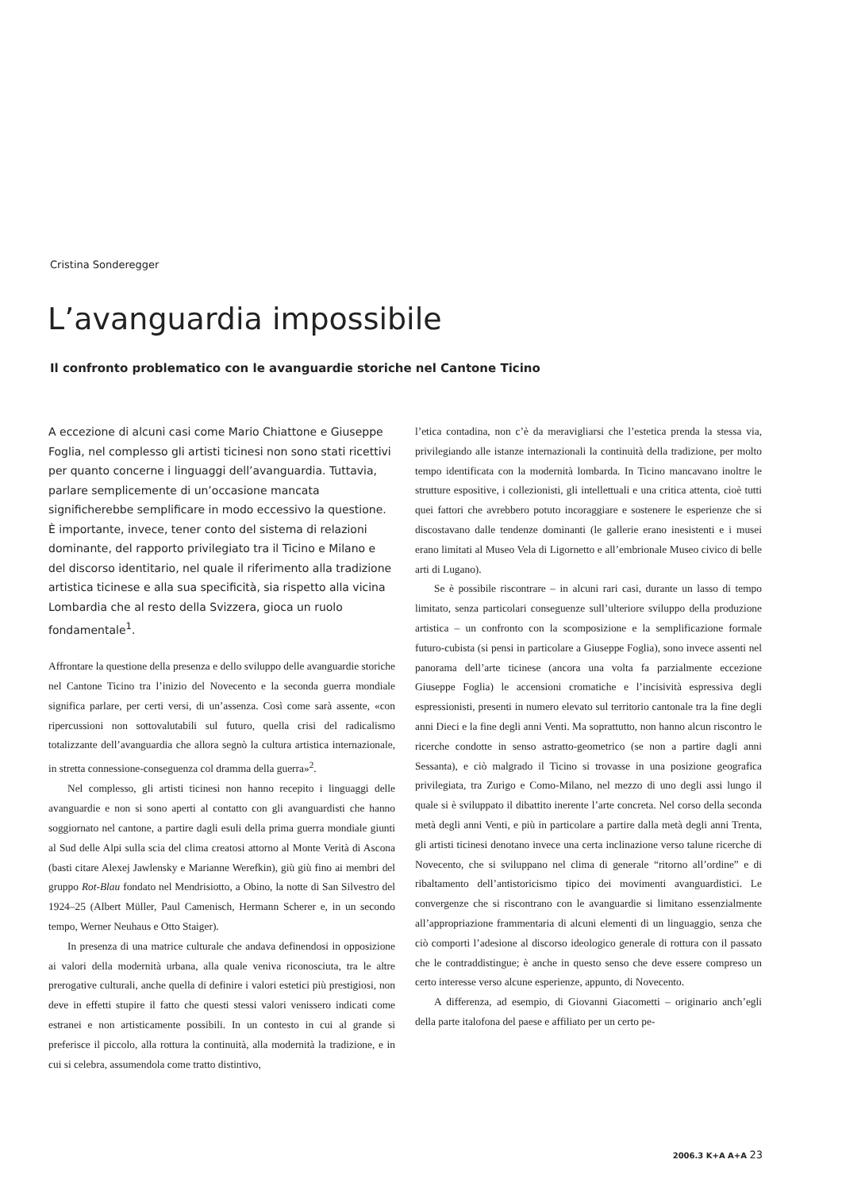Cristina Sonderegger
L’avanguardia impossibile
Il confronto problematico con le avanguardie storiche nel Cantone Ticino
A eccezione di alcuni casi come Mario Chiattone e Giuseppe Foglia, nel complesso gli artisti ticinesi non sono stati ricettivi per quanto concerne i linguaggi dell’avanguardia. Tuttavia, parlare semplicemente di un’occasione mancata significherebbe semplificare in modo eccessivo la questione. È importante, invece, tener conto del sistema di relazioni dominante, del rapporto privilegiato tra il Ticino e Milano e del discorso identitario, nel quale il riferimento alla tradizione artistica ticinese e alla sua specificità, sia rispetto alla vicina Lombardia che al resto della Svizzera, gioca un ruolo fondamentale<sup>1</sup>.
Affrontare la questione della presenza e dello sviluppo delle avanguardie storiche nel Cantone Ticino tra l’inizio del Novecento e la seconda guerra mondiale significa parlare, per certi versi, di un’assenza. Così come sarà assente, «con ripercussioni non sottovalutabili sul futuro, quella crisi del radicalismo totalizzante dell’avanguardia che allora segnò la cultura artistica internazionale, in stretta connessione-conseguenza col dramma della guerra»<sup>2</sup>.
Nel complesso, gli artisti ticinesi non hanno recepito i linguaggi delle avanguardie e non si sono aperti al contatto con gli avanguardisti che hanno soggiornato nel cantone, a partire dagli esuli della prima guerra mondiale giunti al Sud delle Alpi sulla scia del clima creatosi attorno al Monte Verità di Ascona (basti citare Alexej Jawlensky e Marianne Werefkin), giù giù fino ai membri del gruppo Rot-Blau fondato nel Mendrisiotto, a Obino, la notte di San Silvestro del 1924–25 (Albert Müller, Paul Camenisch, Hermann Scherer e, in un secondo tempo, Werner Neuhaus e Otto Staiger).
In presenza di una matrice culturale che andava definendosi in opposizione ai valori della modernità urbana, alla quale veniva riconosciuta, tra le altre prerogative culturali, anche quella di definire i valori estetici più prestigiosi, non deve in effetti stupire il fatto che questi stessi valori venissero indicati come estranei e non artisticamente possibili. In un contesto in cui al grande si preferisce il piccolo, alla rottura la continuità, alla modernità la tradizione, e in cui si celebra, assumendola come tratto distintivo,
l’etica contadina, non c’è da meravigliarsi che l’estetica prenda la stessa via, privilegiando alle istanze internazionali la continuità della tradizione, per molto tempo identificata con la modernità lombarda. In Ticino mancavano inoltre le strutture espositive, i collezionisti, gli intellettuali e una critica attenta, cioè tutti quei fattori che avrebbero potuto incoraggiare e sostenere le esperienze che si discostavano dalle tendenze dominanti (le gallerie erano inesistenti e i musei erano limitati al Museo Vela di Ligornetto e all’embrionale Museo civico di belle arti di Lugano).
Se è possibile riscontrare – in alcuni rari casi, durante un lasso di tempo limitato, senza particolari conseguenze sull’ulteriore sviluppo della produzione artistica – un confronto con la scomposizione e la semplificazione formale futuro-cubista (si pensi in particolare a Giuseppe Foglia), sono invece assenti nel panorama dell’arte ticinese (ancora una volta fa parzialmente eccezione Giuseppe Foglia) le accensioni cromatiche e l’incisività espressiva degli espressionisti, presenti in numero elevato sul territorio cantonale tra la fine degli anni Dieci e la fine degli anni Venti. Ma soprattutto, non hanno alcun riscontro le ricerche condotte in senso astratto-geometrico (se non a partire dagli anni Sessanta), e ciò malgrado il Ticino si trovasse in una posizione geografica privilegiata, tra Zurigo e Como-Milano, nel mezzo di uno degli assi lungo il quale si è sviluppato il dibattito inerente l’arte concreta. Nel corso della seconda metà degli anni Venti, e più in particolare a partire dalla metà degli anni Trenta, gli artisti ticinesi denotano invece una certa inclinazione verso talune ricerche di Novecento, che si sviluppano nel clima di generale “ritorno all’ordine” e di ribaltamento dell’antistoricismo tipico dei movimenti avanguardistici. Le convergenze che si riscontrano con le avanguardie si limitano essenzialmente all’appropriazione frammentaria di alcuni elementi di un linguaggio, senza che ciò comporti l’adesione al discorso ideologico generale di rottura con il passato che le contraddistingue; è anche in questo senso che deve essere compreso un certo interesse verso alcune esperienze, appunto, di Novecento.
A differenza, ad esempio, di Giovanni Giacometti – originario anch’egli della parte italofona del paese e affiliato per un certo pe-
2006.3 K+A A+A 23